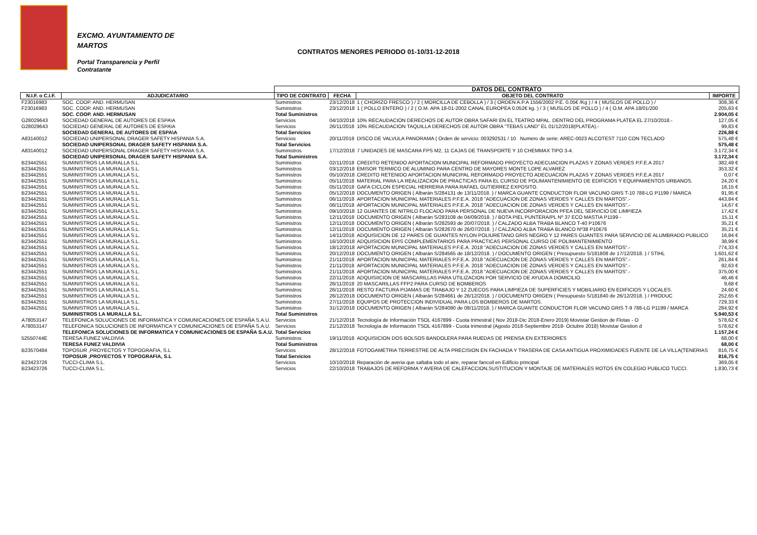EXCMO. AYUNTAMIENTO DE
MARTOS
CONTRATOS MENORES PERIODO 01-10/31-12-2018
Portal Transparencia y Perfil
Contratante
| | | DATOS DEL CONTRATO | | | |
| --- | --- | --- | --- | --- | --- |
| N.I.F. o C.I.F. | ADJUDICATARIO | TIPO DE CONTRATO | FECHA | OBJETO DEL CONTRATO | IMPORTE |
| F23016983 | SOC. COOP. AND. HERMUSAN | Suministros | 23/12/2018 | 1 ( CHORIZO FRESCO ) / 2 ( MORCILLA DE CEBOLLA ) / 3 ( ORDEN A.P.A 1556/2002 P.E. 0.05€ /Kg ) / 4 ( MUSLOS DE POLLO ) / | 308,36 € |
| F23016983 | SOC. COOP. AND. HERMUSAN | Suministros | 23/12/2018 | 1 ( POLLO ENTERO ) / 2 ( O.M. APA 18-01-2002 CANAL EUROPEA 0.052€ kg. ) / 3 ( MUSLOS DE POLLO ) / 4 ( O.M. APA 18/01/200 | 205,63 € |
| | SOC. COOP. AND. HERMUSAN | Total Suministros | | | 2.904,05 € |
| G28029643 | SOCIEDAD GENERAL DE AUTORES DE ESPA\A | Servicios | 04/10/2018 | 10% RECAUDACION DERECHOS DE AUTOR OBRA SAFARI EN EL TEATRO MPAL. DENTRO DEL PROGRAMA PLATEA EL 27/10/2018.- | 127,05 € |
| G28029643 | SOCIEDAD GENERAL DE AUTORES DE ESPA\A | Servicios | 26/11/2018 | 10% RECAUDACION TAQUILLA DERECHOS DE AUTOR OBRA "TEBAS LAND" EL 01/12/2018(PLATEA).- | 99,83 € |
| | SOCIEDAD GENERAL DE AUTORES DE ESPA\A | Total Servicios | | | 226,88 € |
| A83140012 | SOCIEDAD UNIPERSONAL DRAGER SAFETY HISPANIA S.A. | Servicios | 20/11/2018 | DISCO DE VALVULA PANORAMA ( Orden de servicio: 003292531 / 10 Numero de serie: AREC-0023 ALCOTEST 7110 CON TECLADO | 575,48 € |
| | SOCIEDAD UNIPERSONAL DRAGER SAFETY HISPANIA S.A. | Total Servicios | | | 575,48 € |
| A83140012 | SOCIEDAD UNIPERSONAL DRAGER SAFETY HISPANIA S.A. | Suministros | 17/12/2018 | 7 UNIDADES DE MASCARA FPS M2, 11 CAJAS DE TRANSPORTE Y 10 CHEMMAX TIPO 3-4. | 3.172,34 € |
| | SOCIEDAD UNIPERSONAL DRAGER SAFETY HISPANIA S.A. | Total Suministros | | | 3.172,34 € |
| B23442551 | SUMINISTROS LA MURALLA S.L. | Suministros | 02/11/2018 | CREDITO RETENIDO APORTACION MUNICIPAL REFORMADO PROYECTO ADECUACION PLAZAS Y ZONAS VERDES P.F.E.A 2017 | 382,49 € |
| B23442551 | SUMINISTROS LA MURALLA S.L. | Suministros | 03/12/2018 | EMISOR TERMICO DE ALUMINIO PARA CENTRO DE MAYORES MONTE LOPE ALVAREZ | 353,32 € |
| B23442551 | SUMINISTROS LA MURALLA S.L. | Suministros | 05/10/2018 | CREDITO RETENIDO APORTACION MUNICIPAL REFORMADO PROYECTO ADECUACION PLAZAS Y ZONAS VERDES P.F.E.A 2017 | 0,07 € |
| B23442551 | SUMINISTROS LA MURALLA S.L. | Suministros | 05/11/2018 | MATERIAL PARA LA REALIZACION DE PRACTICAS PARA EL CURSO DE POLIMANTENIMIENTO DE EDIFICIOS Y EQUIPAMIENTOS URBANOS. | 24,20 € |
| B23442551 | SUMINISTROS LA MURALLA S.L. | Suministros | 05/11/2018 | GAFA CICLON ESPECIAL HERRERIA PARA RAFAEL GUTIERREZ EXPOSITO. | 18,15 € |
| B23442551 | SUMINISTROS LA MURALLA S.L. | Suministros | 05/12/2018 | DOCUMENTO ORIGEN ( Albarán S/284131 de 13/11/2018. ) / MARCA GUANTE CONDUCTOR FLOR VACUNO GRIS T-10 788-LG P1199 / MARCA | 91,95 € |
| B23442551 | SUMINISTROS LA MURALLA S.L. | Suministros | 06/11/2018 | APORTACION MUNICIPAL MATERIALES P.F.E.A. 2018 "ADECUACION DE ZONAS VERDES Y CALLES EN MARTOS".- | 443,84 € |
| B23442551 | SUMINISTROS LA MURALLA S.L. | Suministros | 06/11/2018 | APORTACION MUNICIPAL MATERIALES P.F.E.A. 2018 "ADECUACION DE ZONAS VERDES Y CALLES EN MARTOS".- | 14,67 € |
| B23442551 | SUMINISTROS LA MURALLA S.L. | Suministros | 09/10/2018 | 12 GUANTES DE NITRILO FLOCADO PARA PERSONAL DE NUEVA INCORPORACION PFEA DEL SERVICIO DE LIMPIEZA | 17,42 € |
| B23442551 | SUMINISTROS LA MURALLA S.L. | Suministros | 12/11/2018 | DOCUMENTO ORIGEN ( Albarán S/283108 de 04/09/2018. ) / BOTA PIEL PUNTERA/PL Nº 37 ECO MASTIA P1199 - | 15,11 € |
| B23442551 | SUMINISTROS LA MURALLA S.L. | Suministros | 12/11/2018 | DOCUMENTO ORIGEN ( Albarán S/282593 de 20/07/2018. ) / CALZADO ALBA TRABA BLANCO T-40 P10676 | 35,21 € |
| B23442551 | SUMINISTROS LA MURALLA S.L. | Suministros | 12/11/2018 | DOCUMENTO ORIGEN ( Albarán S/282670 de 26/07/2018. ) / CALZADO ALBA TRABA BLANCO Nº38 P10676 | 35,21 € |
| B23442551 | SUMINISTROS LA MURALLA S.L. | Suministros | 14/11/2018 | ADQUISICION DE 12 PARES DE GUANTES NYLON POLIURETANO GRIS NEGRO Y 12 PARES GUANTES PARA SERVICIO DE ALUMBRADO PUBLICO | 16,84 € |
| B23442551 | SUMINISTROS LA MURALLA S.L. | Suministros | 16/10/2018 | ADQUISICION EPIS COMPLEMENTARIOS PARA PRACTICAS PERSONAL CURSO DE POLIMANTENIMIENTO | 38,99 € |
| B23442551 | SUMINISTROS LA MURALLA S.L. | Suministros | 18/12/2018 | APORTACION MUNICIPAL MATERIALES P.F.E.A. 2018 "ADECUACION DE ZONAS VERDES Y CALLES EN MARTOS".- | 774,33 € |
| B23442551 | SUMINISTROS LA MURALLA S.L. | Suministros | 20/12/2018 | DOCUMENTO ORIGEN ( Albarán S/284565 de 18/12/2018. ) / DOCUMENTO ORIGEN ( Presupuesto S/181808 de 17/12/2018. ) / STIHL | 1.601,62 € |
| B23442551 | SUMINISTROS LA MURALLA S.L. | Suministros | 21/11/2018 | APORTACION MUNICIPAL MATERIALES P.F.E.A. 2018 "ADECUACION DE ZONAS VERDES Y CALLES EN MARTOS".- | 261,84 € |
| B23442551 | SUMINISTROS LA MURALLA S.L. | Suministros | 21/11/2018 | APORTACION MUNICIPAL MATERIALES P.F.E.A. 2018 "ADECUACION DE ZONAS VERDES Y CALLES EN MARTOS".- | 92,63 € |
| B23442551 | SUMINISTROS LA MURALLA S.L. | Suministros | 21/11/2018 | APORTACION MUNICIPAL MATERIALES P.F.E.A. 2018 "ADECUACION DE ZONAS VERDES Y CALLES EN MARTOS".- | 375,00 € |
| B23442551 | SUMINISTROS LA MURALLA S.L. | Suministros | 22/11/2018 | ADQUISIICION DE MASCARILLAS PARA UTILIZACION POR SERVICIO DE AYUDA A DOMICILIO. | 46,46 € |
| B23442551 | SUMINISTROS LA MURALLA S.L. | Suministros | 26/11/2018 | 20 MASCARILLAS FFP2 PARA CURSO DE BOMBEROS | 9,68 € |
| B23442551 | SUMINISTROS LA MURALLA S.L. | Suministros | 26/11/2018 | RESTO FACTURA PIJAMAS DE TRABAJO Y 12 ZUECOS PARA LIMPIEZA DE SUPERFICIES Y MOBILIARIO EN EDIFICIOS Y LOCALES. | 24,60 € |
| B23442551 | SUMINISTROS LA MURALLA S.L. | Suministros | 26/12/2018 | DOCUMENTO ORIGEN ( Albarán S/284661 de 26/12/2018. ) / DOCUMENTO ORIGEN ( Presupuesto S/181840 de 26/12/2018. ) / PRODUC | 252,65 € |
| B23442551 | SUMINISTROS LA MURALLA S.L. | Suministros | 27/11/2018 | EQUIPOS DE PROTECCION INDIVIDUAL PARA LOS BOMBEROS DE MARTOS. | 729,33 € |
| B23442551 | SUMINISTROS LA MURALLA S.L. | Suministros | 31/12/2018 | DOCUMENTO ORIGEN ( Albarán S/284090 de 08/11/2018. ) / MARCA GUANTE CONDUCTOR FLOR VACUNO GRIS T-9 788-LG P1199 / MARCA | 284,92 € |
| | SUMINISTROS LA MURALLA S.L. | Total Suministros | | | 5.940,53 € |
| A78053147 | TELEFONICA SOLUCIONES DE INFORMATICA Y COMUNICACIONES DE ESPAÑA S.A.U. | Servicios | 21/12/2018 | Tecnología de Información TSOL 4167899 - Cuota trimestral ( Nov 2018-Dic 2018-Enero 2019) Movistar Gestion de Flotas - O | 578,62 € |
| A78053147 | TELEFONICA SOLUCIONES DE INFORMATICA Y COMUNICACIONES DE ESPAÑA S.A.U. | Servicios | 21/12/2018 | Tecnología de Información TSOL 4167899 - Cuota trimestral (Agosto 2018-Septiembre 2018- Octubre 2018) Movistar Gestion d | 578,62 € |
| | TELEFONICA SOLUCIONES DE INFORMATICA Y COMUNICACIONES DE ESPAÑA S.A.U. | Total Servicios | | | 1.157,24 € |
| 52550744E | TERESA FUNEZ VALDIVIA | Suministros | 19/11/2018 | ADQUISICION DOS BOLSOS BANDOLERA PARA RUEDAS DE PRENSA EN EXTERIORES | 68,00 € |
| | TERESA FUNEZ VALDIVIA | Total Suministros | | | 68,00 € |
| B23570484 | TOPOSUR ,PROYECTOS Y TOPOGRAFIA, S.L | Servicios | 28/12/2018 | FOTOGAMETRIA TERRESTRE DE ALTA PRECISION EN FACHADA Y TRASERA DE CASA ANTIGUA PROXIMIDADES FUENTE DE LA VILLA(TENERIAS | 816,75 € |
| | TOPOSUR ,PROYECTOS Y TOPOGRAFIA, S.L | Total Servicios | | | 816,75 € |
| B23423726 | TUCCI-CLIMA S.L. | Servicios | 10/10/2018 | Reparación de averia que saltaba todo el aire, reparar fancoil en Edificio principal | 369,05 € |
| B23423726 | TUCCI-CLIMA S.L. | Servicios | 22/10/2018 | TRABAJOS DE REFORMA Y AVERIA DE CALEFACCION,SUSTITUCION Y MONTAJE DE MATERIALES ROTOS EN COLEGIO PUBLICO TUCCI. | 1.830,73 € |